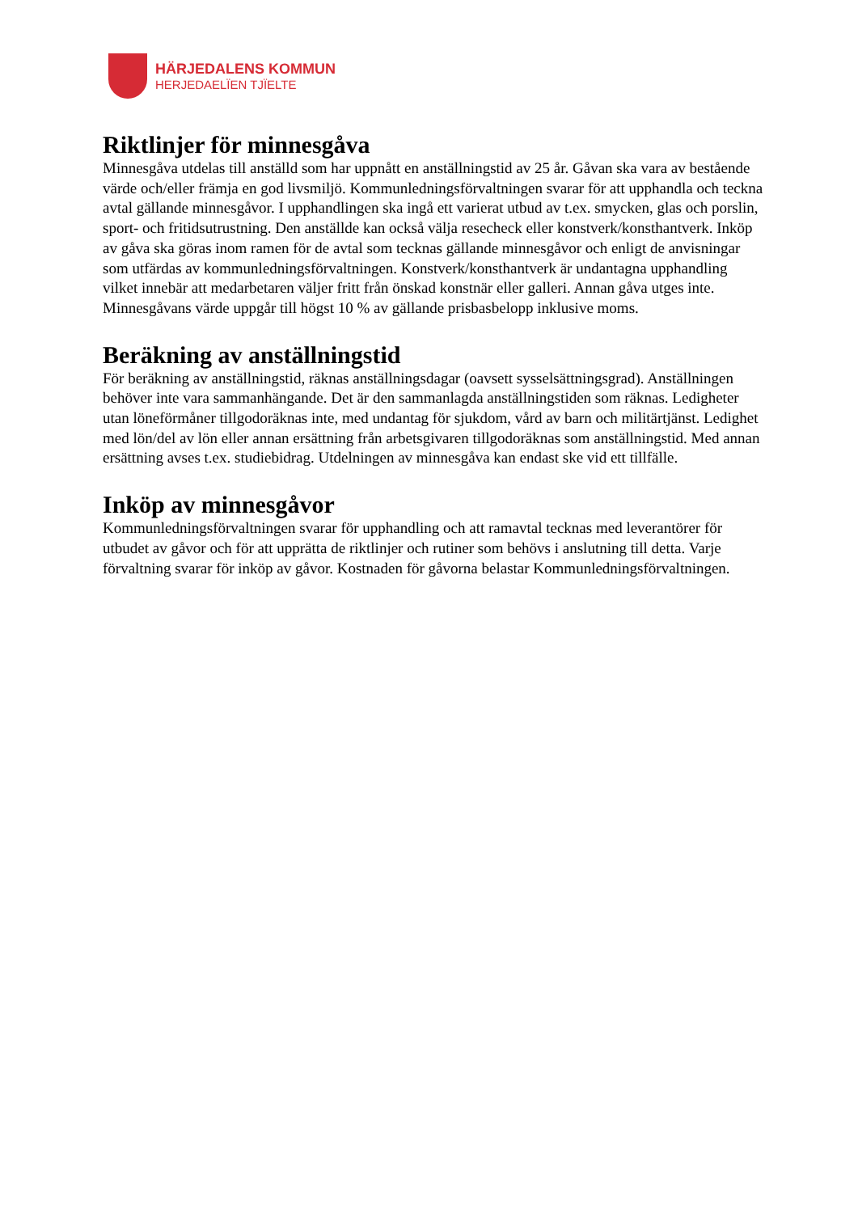HÄRJEDALENS KOMMUN
HERJEDAELÏEN TJÏELTE
Riktlinjer för minnesgåva
Minnesgåva utdelas till anställd som har uppnått en anställningstid av 25 år. Gåvan ska vara av bestående värde och/eller främja en god livsmiljö. Kommunledningsförvaltningen svarar för att upphandla och teckna avtal gällande minnesgåvor. I upphandlingen ska ingå ett varierat utbud av t.ex. smycken, glas och porslin, sport- och fritidsutrustning. Den anställde kan också välja resecheck eller konstverk/konsthantverk. Inköp av gåva ska göras inom ramen för de avtal som tecknas gällande minnesgåvor och enligt de anvisningar som utfärdas av kommunledningsförvaltningen. Konstverk/konsthantverk är undantagna upphandling vilket innebär att medarbetaren väljer fritt från önskad konstnär eller galleri. Annan gåva utges inte. Minnesgåvans värde uppgår till högst 10 % av gällande prisbasbelopp inklusive moms.
Beräkning av anställningstid
För beräkning av anställningstid, räknas anställningsdagar (oavsett sysselsättningsgrad). Anställningen behöver inte vara sammanhängande. Det är den sammanlagda anställningstiden som räknas. Ledigheter utan löneförmåner tillgodoräknas inte, med undantag för sjukdom, vård av barn och militärtjänst. Ledighet med lön/del av lön eller annan ersättning från arbetsgivaren tillgodoräknas som anställningstid. Med annan ersättning avses t.ex. studiebidrag. Utdelningen av minnesgåva kan endast ske vid ett tillfälle.
Inköp av minnesgåvor
Kommunledningsförvaltningen svarar för upphandling och att ramavtal tecknas med leverantörer för utbudet av gåvor och för att upprätta de riktlinjer och rutiner som behövs i anslutning till detta. Varje förvaltning svarar för inköp av gåvor. Kostnaden för gåvorna belastar Kommunledningsförvaltningen.